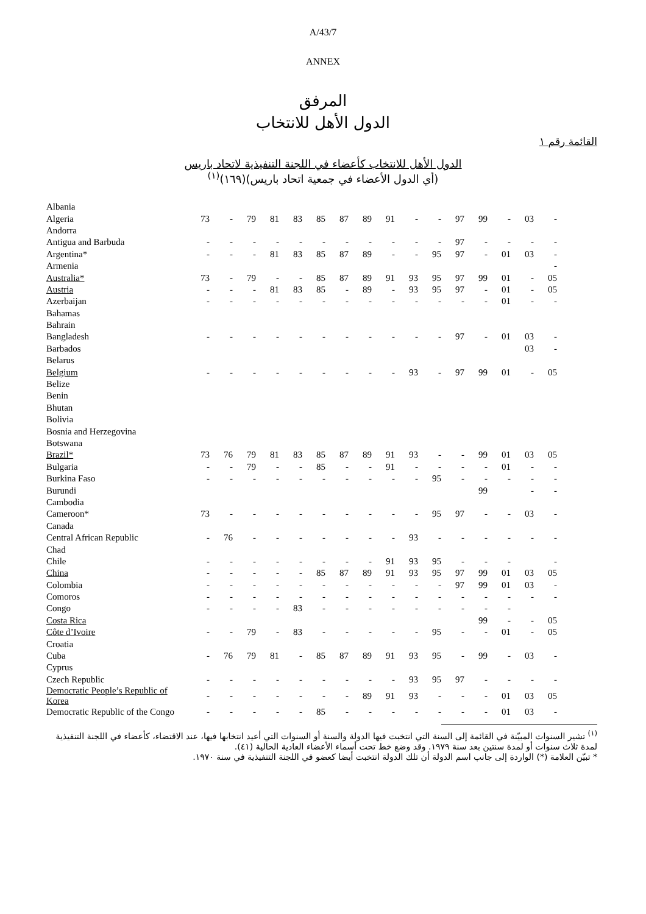A/43/7
ANNEX
المرفق
الدول الأهل للانتخاب
القائمة رقم ١
الدول الأهل للانتخاب كأعضاء في اللجنة التنفيذية لاتحاد باريس
(أي الدول الأعضاء في جمعية اتحاد باريس)(١٦٩)<sup>(١)</sup>
| Albania | | | | | | | | | | | | | | | | |
| Algeria | 73 | - | 79 | 81 | 83 | 85 | 87 | 89 | 91 | - | - | 97 | 99 | - | 03 | - |
| Andorra | | | | | | | | | | | | | | | | |
| Antigua and Barbuda | - | - | - | - | - | - | - | - | - | - | - | 97 | - | - | - | - |
| Argentina* | - | - | - | 81 | 83 | 85 | 87 | 89 | - | - | 95 | 97 | - | 01 | 03 | - |
| Armenia | | | | | | | | | | | | | | | | - |
| Australia* | 73 | - | 79 | - | - | 85 | 87 | 89 | 91 | 93 | 95 | 97 | 99 | 01 | - | 05 |
| Austria | - | - | - | 81 | 83 | 85 | - | 89 | - | 93 | 95 | 97 | - | 01 | - | 05 |
| Azerbaijan | - | - | - | - | - | - | - | - | - | - | - | - | - | 01 | - | - |
| Bahamas | | | | | | | | | | | | | | | | |
| Bahrain | | | | | | | | | | | | | | | | |
| Bangladesh | - | - | - | - | - | - | - | - | - | - | - | 97 | - | 01 | 03 | - |
| Barbados | | | | | | | | | | | | | | | 03 | - |
| Belarus | | | | | | | | | | | | | | | | |
| Belgium | - | - | - | - | - | - | - | - | - | 93 | - | 97 | 99 | 01 | - | 05 |
| Belize | | | | | | | | | | | | | | | | |
| Benin | | | | | | | | | | | | | | | | |
| Bhutan | | | | | | | | | | | | | | | | |
| Bolivia | | | | | | | | | | | | | | | | |
| Bosnia and Herzegovina | | | | | | | | | | | | | | | | |
| Botswana | | | | | | | | | | | | | | | | |
| Brazil* | 73 | 76 | 79 | 81 | 83 | 85 | 87 | 89 | 91 | 93 | - | - | 99 | 01 | 03 | 05 |
| Bulgaria | - | - | 79 | - | - | 85 | - | - | 91 | - | - | - | - | 01 | - | - |
| Burkina Faso | - | - | - | - | - | - | - | - | - | - | 95 | - | - | - | - | - |
| Burundi | | | | | | | | | | | | | 99 | | - | - |
| Cambodia | | | | | | | | | | | | | | | | |
| Cameroon* | 73 | - | - | - | - | - | - | - | - | - | 95 | 97 | - | - | 03 | - |
| Canada | | | | | | | | | | | | | | | | |
| Central African Republic | - | 76 | - | - | - | - | - | - | - | 93 | - | - | - | - | - | - |
| Chad | | | | | | | | | | | | | | | | |
| Chile | - | - | - | - | - | - | - | - | 91 | 93 | 95 | - | - | - | | - |
| China | - | - | - | - | - | 85 | 87 | 89 | 91 | 93 | 95 | 97 | 99 | 01 | 03 | 05 |
| Colombia | - | - | - | - | - | - | - | - | - | - | - | 97 | 99 | 01 | 03 | - |
| Comoros | - | - | - | - | - | - | - | - | - | - | - | - | - | - | - | - |
| Congo | - | - | - | - | 83 | - | - | - | - | - | - | - | - | - | | |
| Costa Rica | | | | | | | | | | | | | 99 | - | - | 05 |
| Côte d’Ivoire | - | - | 79 | - | 83 | - | - | - | - | - | 95 | - | - | 01 | - | 05 |
| Croatia | | | | | | | | | | | | | | | | |
| Cuba | - | 76 | 79 | 81 | - | 85 | 87 | 89 | 91 | 93 | 95 | - | 99 | - | 03 | - |
| Cyprus | | | | | | | | | | | | | | | | |
| Czech Republic | - | - | - | - | - | - | - | - | - | 93 | 95 | 97 | - | - | - | - |
| Democratic People’s Republic of Korea | - | - | - | - | - | - | - | 89 | 91 | 93 | - | - | - | 01 | 03 | 05 |
| Democratic Republic of the Congo | - | - | - | - | - | 85 | - | - | - | - | - | - | - | 01 | 03 | - |
<sup>(١)</sup> تشير السنوات المبيّنة في القائمة إلى السنة التي انتخبت فيها الدولة والسنة أو السنوات التي أعيد انتخابها فيها، عند الاقتضاء، كأعضاء في اللجنة التنفيذية لمدة ثلاث سنوات أو لمدة سنتين بعد سنة ١٩٧٩. وقد وضع خط تحت أسماء الأعضاء العادية الحالية (٤١).
* تبيّن العلامة (*) الواردة إلى جانب اسم الدولة أن تلك الدولة انتخبت أيضا كعضو في اللجنة التنفيذية في سنة ١٩٧٠.